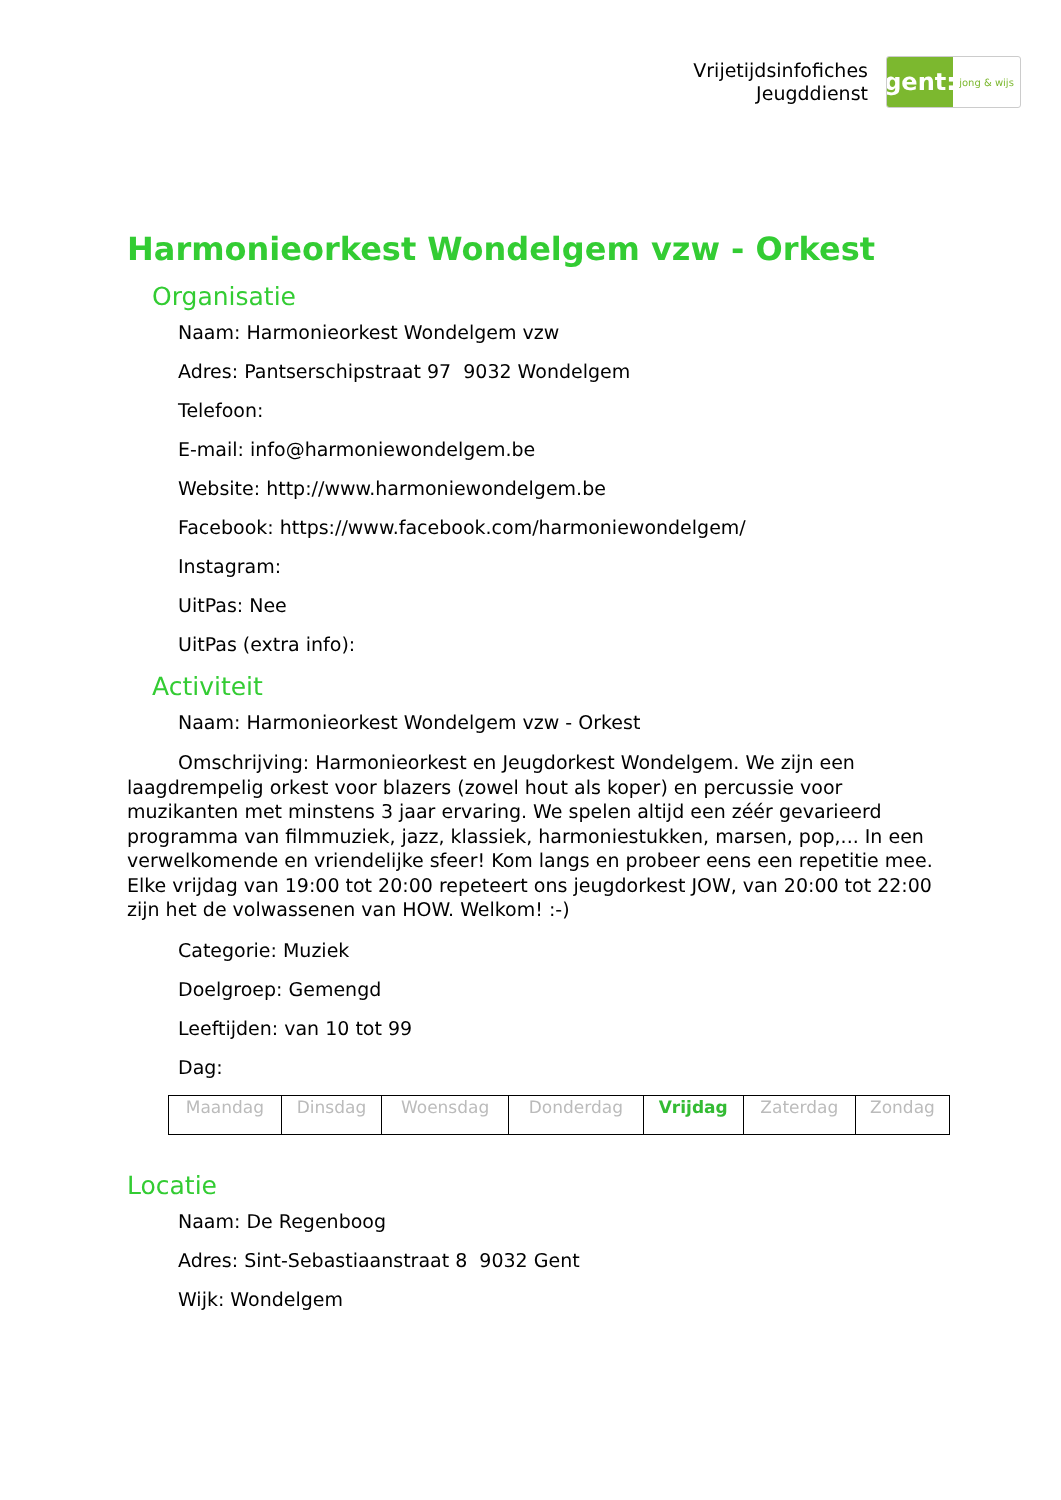Vrijetijdsinfofiches
Jeugddienst
gent:
jong & wijs
Harmonieorkest Wondelgem vzw - Orkest
Organisatie
Naam: Harmonieorkest Wondelgem vzw
Adres: Pantserschipstraat 97 9032 Wondelgem
Telefoon:
E-mail: info@harmoniewondelgem.be
Website: http://www.harmoniewondelgem.be
Facebook: https://www.facebook.com/harmoniewondelgem/
Instagram:
UitPas: Nee
UitPas (extra info):
Activiteit
Naam: Harmonieorkest Wondelgem vzw - Orkest
Omschrijving: Harmonieorkest en Jeugdorkest Wondelgem. We zijn een laagdrempelig orkest voor blazers (zowel hout als koper) en percussie voor muzikanten met minstens 3 jaar ervaring. We spelen altijd een zéér gevarieerd programma van filmmuziek, jazz, klassiek, harmoniestukken, marsen, pop,... In een verwelkomende en vriendelijke sfeer! Kom langs en probeer eens een repetitie mee. Elke vrijdag van 19:00 tot 20:00 repeteert ons jeugdorkest JOW, van 20:00 tot 22:00 zijn het de volwassenen van HOW. Welkom! :-)
Categorie: Muziek
Doelgroep: Gemengd
Leeftijden: van 10 tot 99
Dag:
| Maandag | Dinsdag | Woensdag | Donderdag | Vrijdag | Zaterdag | Zondag |
Locatie
Naam: De Regenboog
Adres: Sint-Sebastiaanstraat 8 9032 Gent
Wijk: Wondelgem